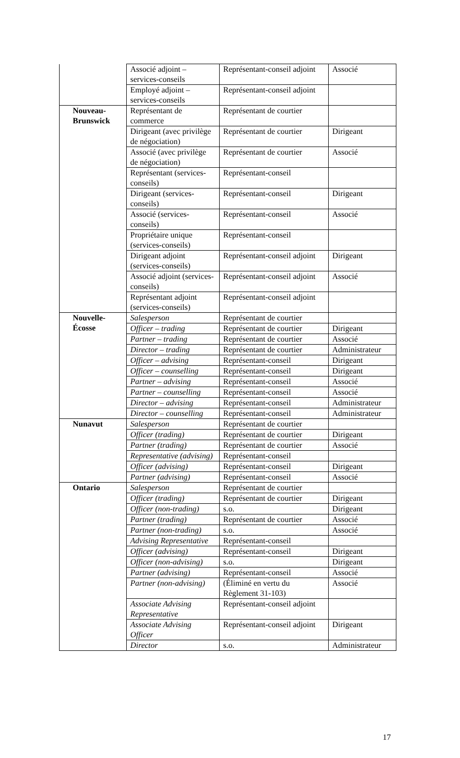| | Associé adjoint – services-conseils | Représentant-conseil adjoint | Associé |
| | Employé adjoint – services-conseils | Représentant-conseil adjoint | |
| Nouveau-Brunswick | Représentant de commerce | Représentant de courtier | |
| | Dirigeant (avec privilège de négociation) | Représentant de courtier | Dirigeant |
| | Associé (avec privilège de négociation) | Représentant de courtier | Associé |
| | Représentant (services-conseils) | Représentant-conseil | |
| | Dirigeant (services-conseils) | Représentant-conseil | Dirigeant |
| | Associé (services-conseils) | Représentant-conseil | Associé |
| | Propriétaire unique (services-conseils) | Représentant-conseil | |
| | Dirigeant adjoint (services-conseils) | Représentant-conseil adjoint | Dirigeant |
| | Associé adjoint (services-conseils) | Représentant-conseil adjoint | Associé |
| | Représentant adjoint (services-conseils) | Représentant-conseil adjoint | |
| Nouvelle-Écosse | Salesperson | Représentant de courtier | |
| | Officer – trading | Représentant de courtier | Dirigeant |
| | Partner – trading | Représentant de courtier | Associé |
| | Director – trading | Représentant de courtier | Administrateur |
| | Officer – advising | Représentant-conseil | Dirigeant |
| | Officer – counselling | Représentant-conseil | Dirigeant |
| | Partner – advising | Représentant-conseil | Associé |
| | Partner – counselling | Représentant-conseil | Associé |
| | Director – advising | Représentant-conseil | Administrateur |
| | Director – counselling | Représentant-conseil | Administrateur |
| Nunavut | Salesperson | Représentant de courtier | |
| | Officer (trading) | Représentant de courtier | Dirigeant |
| | Partner (trading) | Représentant de courtier | Associé |
| | Representative (advising) | Représentant-conseil | |
| | Officer (advising) | Représentant-conseil | Dirigeant |
| | Partner (advising) | Représentant-conseil | Associé |
| Ontario | Salesperson | Représentant de courtier | |
| | Officer (trading) | Représentant de courtier | Dirigeant |
| | Officer (non-trading) | s.o. | Dirigeant |
| | Partner (trading) | Représentant de courtier | Associé |
| | Partner (non-trading) | s.o. | Associé |
| | Advising Representative | Représentant-conseil | |
| | Officer (advising) | Représentant-conseil | Dirigeant |
| | Officer (non-advising) | s.o. | Dirigeant |
| | Partner (advising) | Représentant-conseil | Associé |
| | Partner (non-advising) | (Éliminé en vertu du Règlement 31-103) | Associé |
| | Associate Advising Representative | Représentant-conseil adjoint | |
| | Associate Advising Officer | Représentant-conseil adjoint | Dirigeant |
| | Director | s.o. | Administrateur |
17